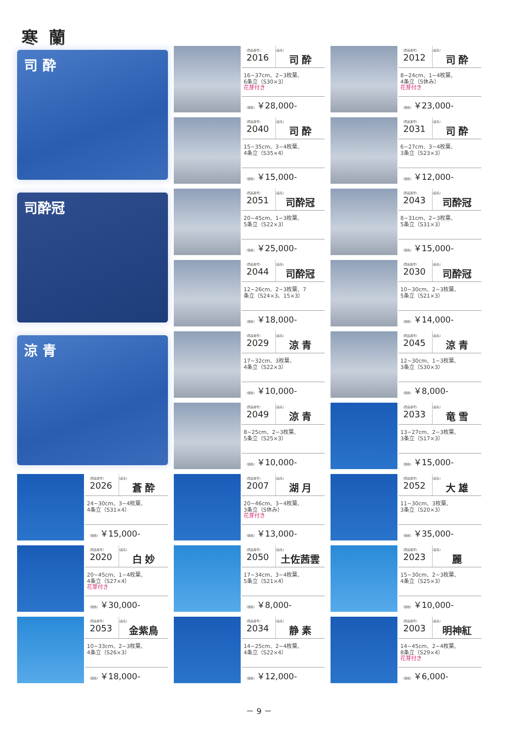寒蘭
司 酔
(商品番号)
2016
(品名)
司 酔
16~37cm、2~3枚葉、
6条立（S30×3）
花芽付き
(価格) ￥28,000-
(商品番号)
2012
(品名)
司 酔
8~24cm、1~4枚葉、
4条立（S休み）
花芽付き
(価格) ￥23,000-
(商品番号)
2040
(品名)
司 酔
15~35cm、3~4枚葉、
4条立（S35×4）
(価格) ￥15,000-
(商品番号)
2031
(品名)
司 酔
6~27cm、3~4枚葉、
3条立（S23×3）
(価格) ￥12,000-
司酔冠
(商品番号)
2051
(品名)
司酔冠
20~45cm、1~3枚葉、
5条立（S22×3）
(価格) ￥25,000-
(商品番号)
2043
(品名)
司酔冠
8~31cm、2~3枚葉、
5条立（S31×3）
(価格) ￥15,000-
(商品番号)
2044
(品名)
司酔冠
12~26cm、2~3枚葉、7
条立（S24×3、15×3）
(価格) ￥18,000-
(商品番号)
2030
(品名)
司酔冠
10~30cm、2~3枚葉、
5条立（S21×3）
(価格) ￥14,000-
涼 青
(商品番号)
2029
(品名)
涼 青
17~32cm、3枚葉、
4条立（S22×3）
(価格) ￥10,000-
(商品番号)
2045
(品名)
涼 青
12~30cm、1~3枚葉、
3条立（S30×3）
(価格) ￥8,000-
(商品番号)
2049
(品名)
涼 青
8~25cm、2~3枚葉、
5条立（S25×3）
(価格) ￥10,000-
(商品番号)
2033
(品名)
竜 雪
13~27cm、2~3枚葉、
3条立（S17×3）
(価格) ￥15,000-
(商品番号)
2026
(品名)
蒼 酔
24~30cm、3~4枚葉、
4条立（S31×4）
(価格) ￥15,000-
(商品番号)
2007
(品名)
湖 月
20~46cm、3~4枚葉、
3条立（S休み）
花芽付き
(価格) ￥13,000-
(商品番号)
2052
(品名)
大 雄
11~30cm、3枚葉、
3条立（S20×3）
(価格) ￥35,000-
(商品番号)
2020
(品名)
白 妙
20~45cm、1~4枚葉、
4条立（S27×4）
花芽付き
(価格) ￥30,000-
(商品番号)
2050
(品名)
土佐茜雲
17~34cm、3~4枚葉、
5条立（S21×4）
(価格) ￥8,000-
(商品番号)
2023
(品名)
麗
15~30cm、2~3枚葉、
4条立（S25×3）
(価格) ￥10,000-
(商品番号)
2053
(品名)
金紫鳥
10~33cm、2~3枚葉、
4条立（S26×3）
(価格) ￥18,000-
(商品番号)
2034
(品名)
静 素
14~25cm、2~4枚葉、
4条立（S22×4）
(価格) ￥12,000-
(商品番号)
2003
(品名)
明神紅
14~45cm、2~4枚葉、
8条立（S29×4）
花芽付き
(価格) ￥6,000-
－ 9 －